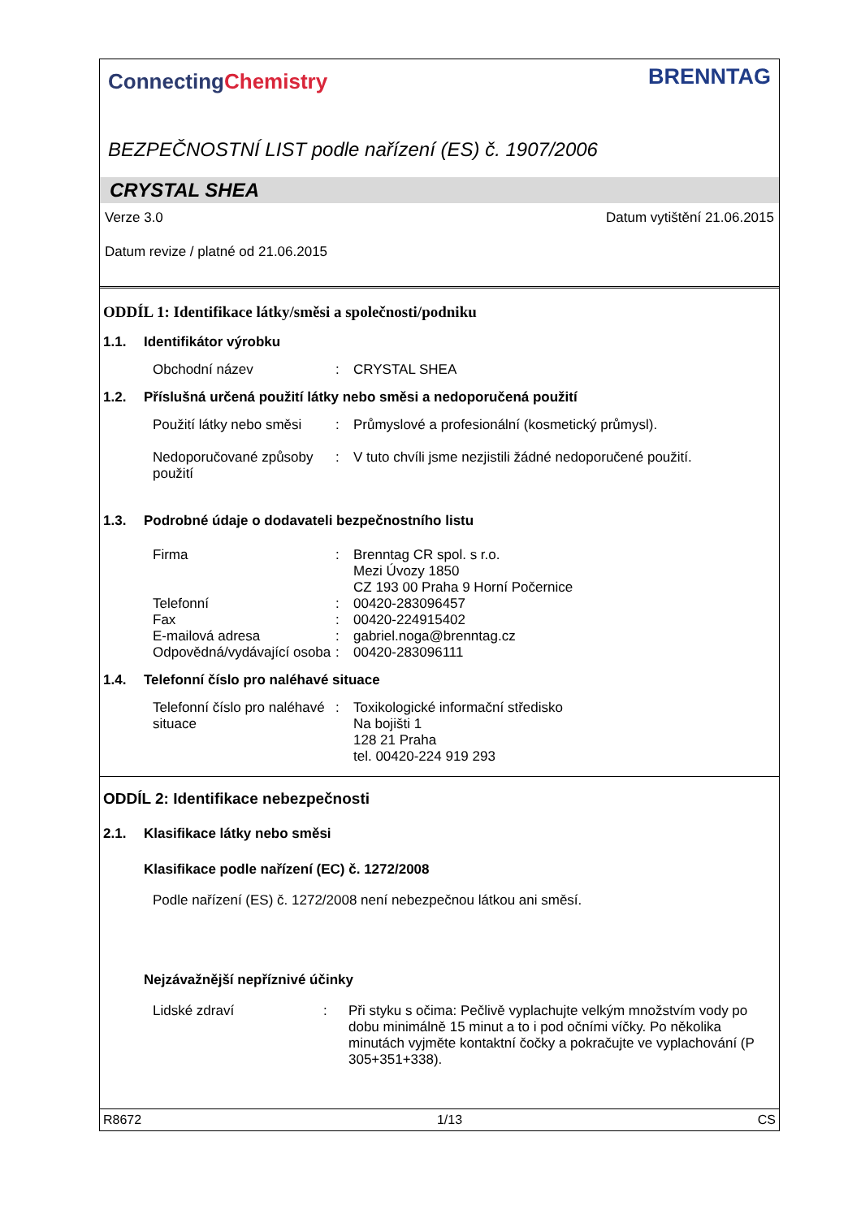ConnectingChemistry
BRENNTAG
BEZPEČNOSTNÍ LIST podle nařízení (ES) č. 1907/2006
CRYSTAL SHEA
Verze 3.0 Datum vytištění 21.06.2015
Datum revize / platné od 21.06.2015
ODDÍL 1: Identifikace látky/směsi a společnosti/podniku
1.1. Identifikátor výrobku
Obchodní název: CRYSTAL SHEA
1.2. Příslušná určená použití látky nebo směsi a nedoporučená použití
Použití látky nebo směsi: Průmyslové a profesionální (kosmetický průmysl).
Nedoporučované způsoby použití: V tuto chvíli jsme nezjistili žádné nedoporučené použití.
1.3. Podrobné údaje o dodavateli bezpečnostního listu
Firma: Brenntag CR spol. s r.o.
Mezi Úvozy 1850
CZ 193 00 Praha 9 Horní Počernice Telefonní: 00420-283096457 Fax: 00420-224915402 E-mailová adresa: gabriel.noga@brenntag.cz Odpovědná/vydávající osoba: 00420-283096111
1.4. Telefonní číslo pro naléhavé situace
Telefonní číslo pro naléhavé situace: Toxikologické informační středisko
Na bojišti 1
128 21 Praha
tel. 00420-224 919 293
ODDÍL 2: Identifikace nebezpečnosti
2.1. Klasifikace látky nebo směsi
Klasifikace podle nařízení (EC) č. 1272/2008
Podle nařízení (ES) č. 1272/2008 není nebezpečnou látkou ani směsí.
Nejzávažnější nepříznivé účinky
Lidské zdraví: Při styku s očima: Pečlivě vyplachujte velkým množstvím vody po dobu minimálně 15 minut a to i pod očními víčky. Po několika minutách vyjměte kontaktní čočky a pokračujte ve vyplachování (P 305+351+338).
R8672 1/13 CS